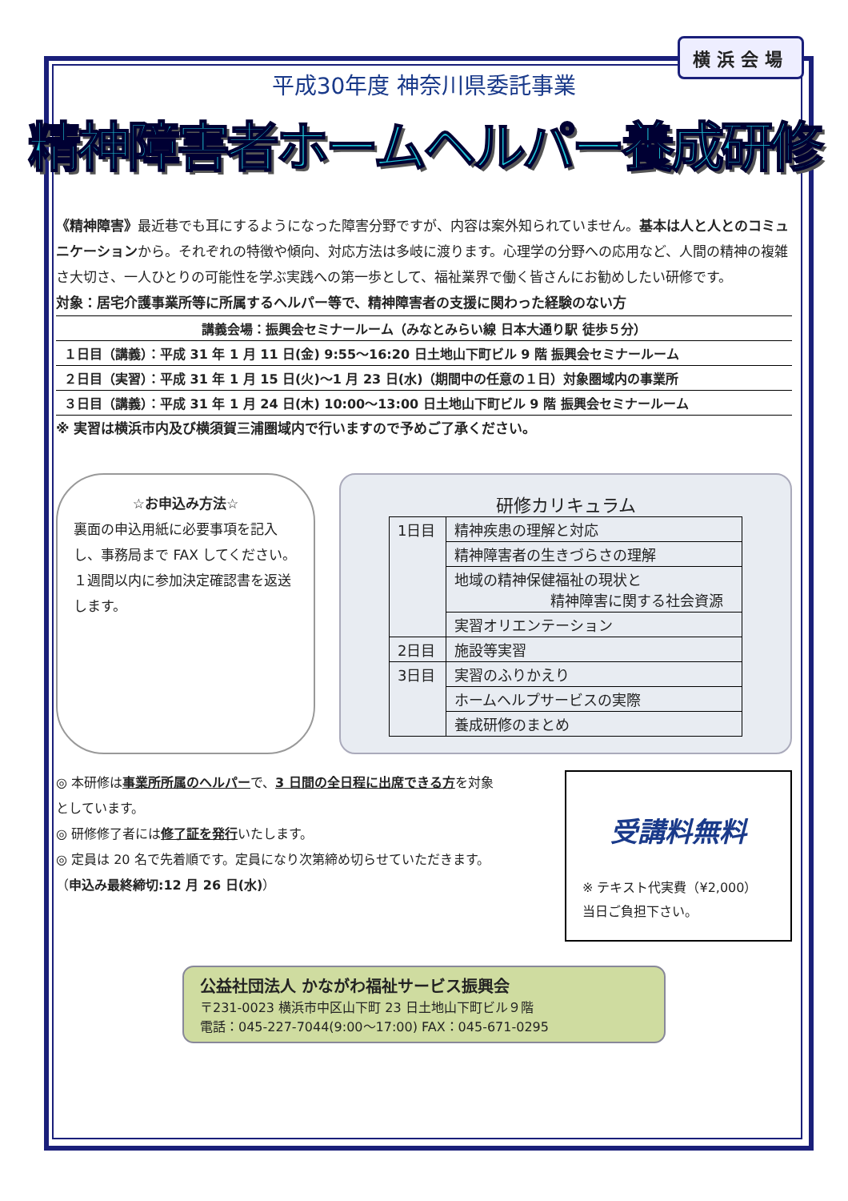横浜会場
平成30年度 神奈川県委託事業
精神障害者ホームヘルパー養成研修
《精神障害》最近巷でも耳にするようになった障害分野ですが、内容は案外知られていません。基本は人と人とのコミュニケーションから。それぞれの特徴や傾向、対応方法は多岐に渡ります。心理学の分野への応用など、人間の精神の複雑さ大切さ、一人ひとりの可能性を学ぶ実践への第一歩として、福祉業界で働く皆さんにお勧めしたい研修です。
対象：居宅介護事業所等に所属するヘルパー等で、精神障害者の支援に関わった経験のない方
| 講義会場：振興会セミナールーム（みなとみらい線 日本大通り駅 徒歩５分） |
| １日目（講義）：平成 31 年 1 月 11 日(金) 9:55～16:20 日土地山下町ビル 9 階 振興会セミナールーム |
| ２日目（実習）：平成 31 年 1 月 15 日(火)～1 月 23 日(水)（期間中の任意の１日）対象圏域内の事業所 |
| ３日目（講義）：平成 31 年 1 月 24 日(木) 10:00～13:00 日土地山下町ビル 9 階 振興会セミナールーム |
※ 実習は横浜市内及び横須賀三浦圏域内で行いますので予めご了承ください。
☆お申込み方法☆
裏面の申込用紙に必要事項を記入し、事務局まで FAX してください。１週間以内に参加決定確認書を返送します。
研修カリキュラム
| 1日目 | 精神疾患の理解と対応 |
| | 精神障害者の生きづらさの理解 |
| | 地域の精神保健福祉の現状と 精神障害に関する社会資源 |
| | 実習オリエンテーション |
| 2日目 | 施設等実習 |
| 3日目 | 実習のふりかえり |
| | ホームヘルプサービスの実際 |
| | 養成研修のまとめ |
◎ 本研修は事業所所属のヘルパーで、3 日間の全日程に出席できる方を対象としています。
◎ 研修修了者には修了証を発行いたします。
◎ 定員は 20 名で先着順です。定員になり次第締め切らせていただきます。
（申込み最終締切:12 月 26 日(水)）
受講料無料
※ テキスト代実費（¥2,000）
当日ご負担下さい。
公益社団法人 かながわ福祉サービス振興会
〒231-0023 横浜市中区山下町 23 日土地山下町ビル９階
電話：045-227-7044(9:00～17:00) FAX：045-671-0295